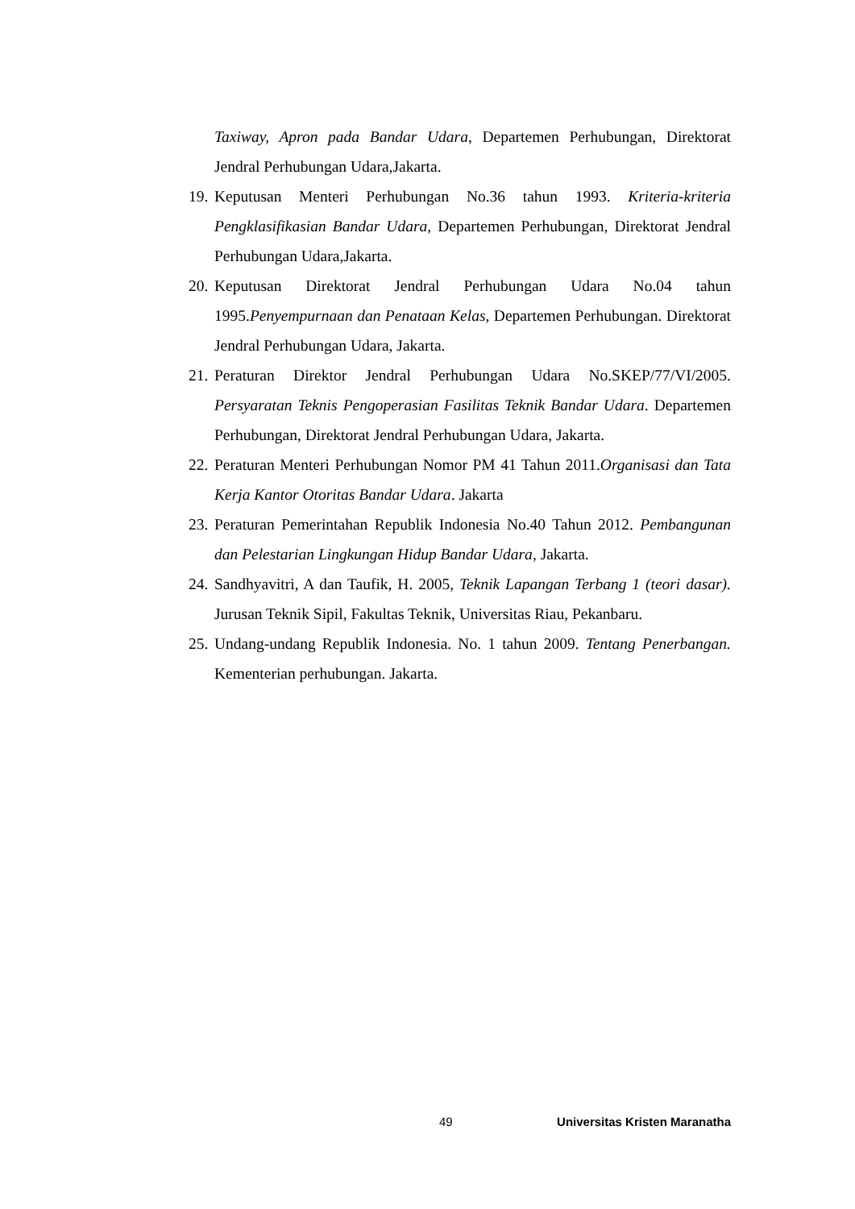Taxiway, Apron pada Bandar Udara, Departemen Perhubungan, Direktorat Jendral Perhubungan Udara,Jakarta.
19. Keputusan Menteri Perhubungan No.36 tahun 1993. Kriteria-kriteria Pengklasifikasian Bandar Udara, Departemen Perhubungan, Direktorat Jendral Perhubungan Udara,Jakarta.
20. Keputusan Direktorat Jendral Perhubungan Udara No.04 tahun 1995.Penyempurnaan dan Penataan Kelas, Departemen Perhubungan. Direktorat Jendral Perhubungan Udara, Jakarta.
21. Peraturan Direktor Jendral Perhubungan Udara No.SKEP/77/VI/2005. Persyaratan Teknis Pengoperasian Fasilitas Teknik Bandar Udara. Departemen Perhubungan, Direktorat Jendral Perhubungan Udara, Jakarta.
22. Peraturan Menteri Perhubungan Nomor PM 41 Tahun 2011.Organisasi dan Tata Kerja Kantor Otoritas Bandar Udara. Jakarta
23. Peraturan Pemerintahan Republik Indonesia No.40 Tahun 2012. Pembangunan dan Pelestarian Lingkungan Hidup Bandar Udara, Jakarta.
24. Sandhyavitri, A dan Taufik, H. 2005, Teknik Lapangan Terbang 1 (teori dasar). Jurusan Teknik Sipil, Fakultas Teknik, Universitas Riau, Pekanbaru.
25. Undang-undang Republik Indonesia. No. 1 tahun 2009. Tentang Penerbangan. Kementerian perhubungan. Jakarta.
49 Universitas Kristen Maranatha